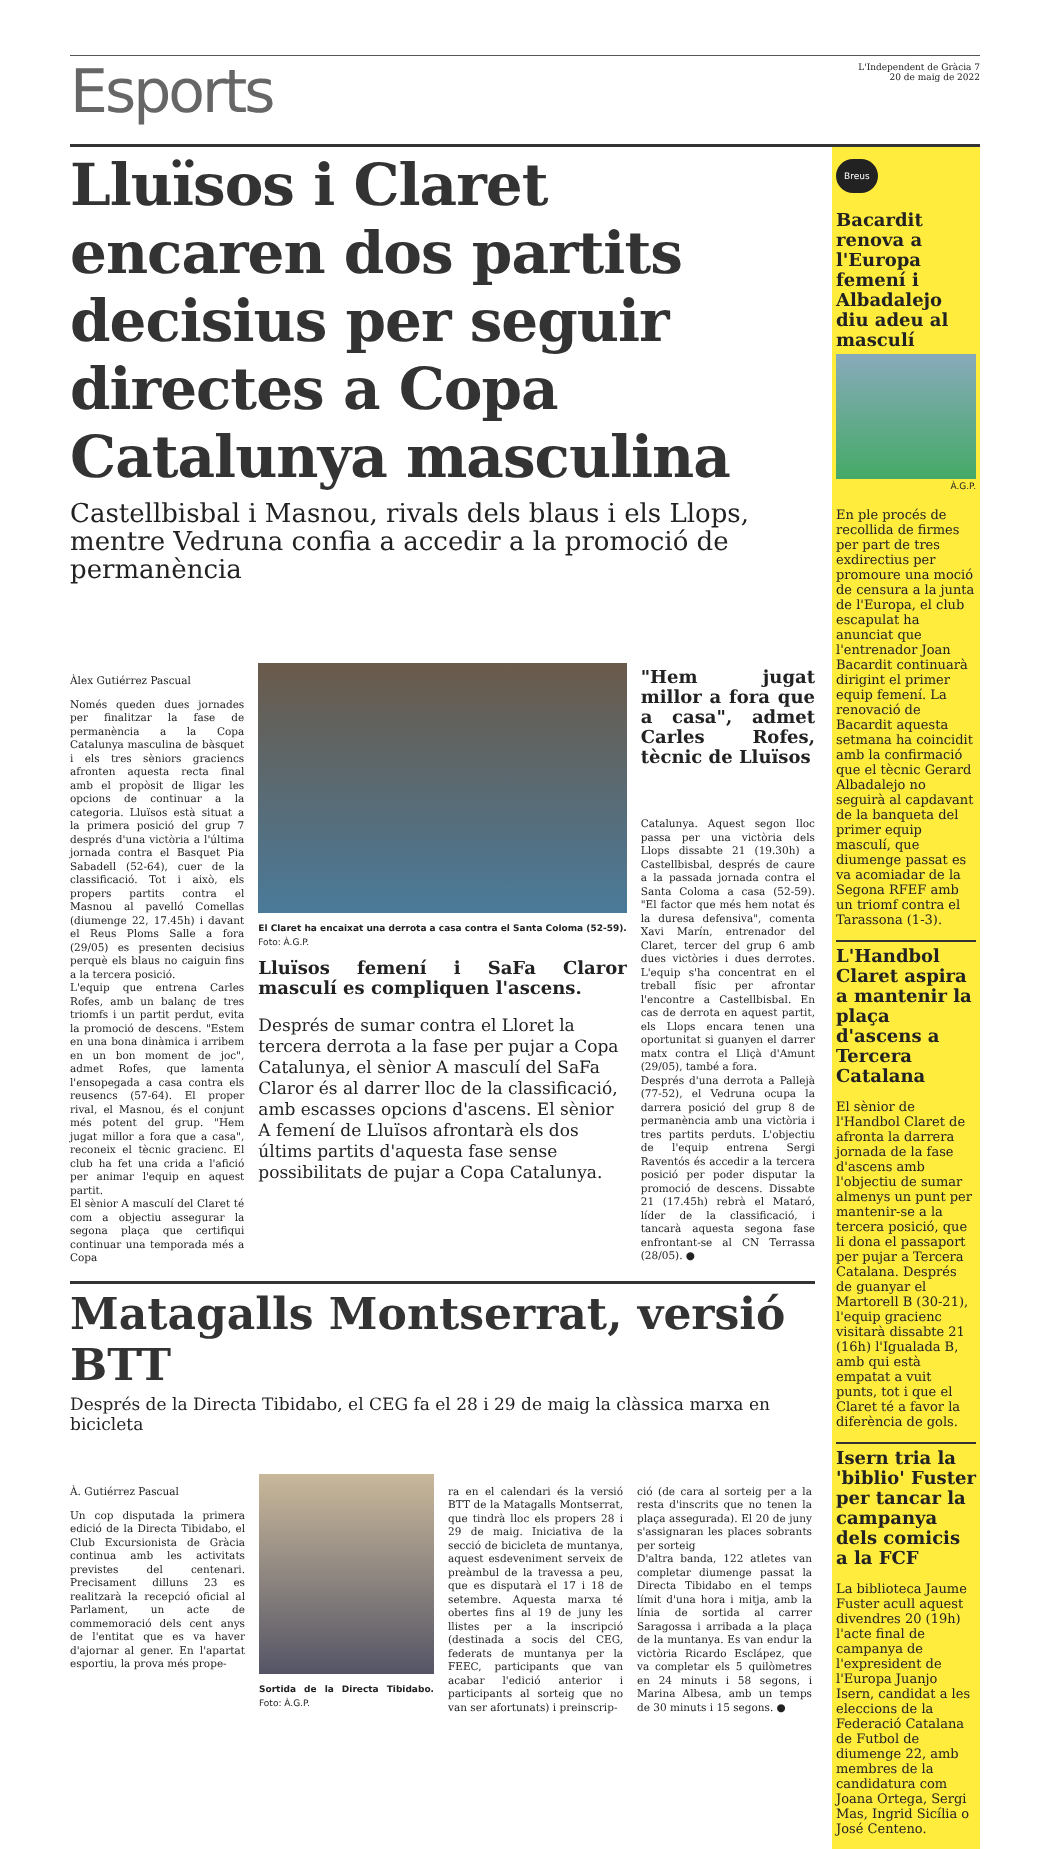Esports
L'Independent de Gràcia 7
20 de maig de 2022
Lluïsos i Claret encaren dos partits decisius per seguir directes a Copa Catalunya masculina
Castellbisbal i Masnou, rivals dels blaus i els Llops, mentre Vedruna confia a accedir a la promoció de permanència
Àlex Gutiérrez Pascual
Només queden dues jornades per finalitzar la fase de permanència a la Copa Catalunya masculina de bàsquet i els tres sèniors graciencs afronten aquesta recta final amb el propòsit de lligar les opcions de continuar a la categoria. Lluïsos està situat a la primera posició del grup 7 després d'una victòria a l'última jornada contra el Basquet Pia Sabadell (52-64), cuer de la classificació. Tot i això, els propers partits contra el Masnou al pavelló Comellas (diumenge 22, 17.45h) i davant el Reus Ploms Salle a fora (29/05) es presenten decisius perquè els blaus no caiguin fins a la tercera posició.
L'equip que entrena Carles Rofes, amb un balanç de tres triomfs i un partit perdut, evita la promoció de descens. "Estem en una bona dinàmica i arribem en un bon moment de joc", admet Rofes, que lamenta l'ensopegada a casa contra els reusencs (57-64). El proper rival, el Masnou, és el conjunt més potent del grup. "Hem jugat millor a fora que a casa", reconeix el tècnic gracienc. El club ha fet una crida a l'afició per animar l'equip en aquest partit.
El sènior A masculí del Claret té com a objectiu assegurar la segona plaça que certifiqui continuar una temporada més a Copa
El Claret ha encaixat una derrota a casa contra el Santa Coloma (52-59). Foto: À.G.P.
Lluïsos femení i SaFa Claror masculí es compliquen l'ascens.
Després de sumar contra el Lloret la tercera derrota a la fase per pujar a Copa Catalunya, el sènior A masculí del SaFa Claror és al darrer lloc de la classificació, amb escasses opcions d'ascens. El sènior A femení de Lluïsos afrontarà els dos últims partits d'aquesta fase sense possibilitats de pujar a Copa Catalunya.
"Hem jugat millor a fora que a casa", admet Carles Rofes, tècnic de Lluïsos
Catalunya. Aquest segon lloc passa per una victòria dels Llops dissabte 21 (19.30h) a Castellbisbal, després de caure a la passada jornada contra el Santa Coloma a casa (52-59). "El factor que més hem notat és la duresa defensiva", comenta Xavi Marín, entrenador del Claret, tercer del grup 6 amb dues victòries i dues derrotes. L'equip s'ha concentrat en el treball físic per afrontar l'encontre a Castellbisbal. En cas de derrota en aquest partit, els Llops encara tenen una oportunitat si guanyen el darrer matx contra el Lliçà d'Amunt (29/05), també a fora.
Després d'una derrota a Pallejà (77-52), el Vedruna ocupa la darrera posició del grup 8 de permanència amb una victòria i tres partits perduts. L'objectiu de l'equip entrena Sergi Raventós és accedir a la tercera posició per poder disputar la promoció de descens. Dissabte 21 (17.45h) rebrà el Mataró, líder de la classificació, i tancarà aquesta segona fase enfrontant-se al CN Terrassa (28/05). ●
Matagalls Montserrat, versió BTT
Després de la Directa Tibidabo, el CEG fa el 28 i 29 de maig la clàssica marxa en bicicleta
À. Gutiérrez Pascual
Un cop disputada la primera edició de la Directa Tibidabo, el Club Excursionista de Gràcia continua amb les activitats previstes del centenari. Precisament dilluns 23 es realitzarà la recepció oficial al Parlament, un acte de commemoració dels cent anys de l'entitat que es va haver d'ajornar al gener. En l'apartat esportiu, la prova més prope-
Sortida de la Directa Tibidabo. Foto: À.G.P.
ra en el calendari és la versió BTT de la Matagalls Montserrat, que tindrà lloc els propers 28 i 29 de maig. Iniciativa de la secció de bicicleta de muntanya, aquest esdeveniment serveix de preàmbul de la travessa a peu, que es disputarà el 17 i 18 de setembre. Aquesta marxa té obertes fins al 19 de juny les llistes per a la inscripció (destinada a socis del CEG, federats de muntanya per la FEEC, participants que van acabar l'edició anterior i participants al sorteig que no van ser afortunats) i preinscrip-
ció (de cara al sorteig per a la resta d'inscrits que no tenen la plaça assegurada). El 20 de juny s'assignaran les places sobrants per sorteig
D'altra banda, 122 atletes van completar diumenge passat la Directa Tibidabo en el temps límit d'una hora i mitja, amb la línia de sortida al carrer Saragossa i arribada a la plaça de la muntanya. Es van endur la victòria Ricardo Esclápez, que va completar els 5 quilòmetres en 24 minuts i 58 segons, i Marina Albesa, amb un temps de 30 minuts i 15 segons. ●
Breus
Bacardit renova a l'Europa femení i Albadalejo diu adeu al masculí
À.G.P.
En ple procés de recollida de firmes per part de tres exdirectius per promoure una moció de censura a la junta de l'Europa, el club escapulat ha anunciat que l'entrenador Joan Bacardit continuarà dirigint el primer equip femení. La renovació de Bacardit aquesta setmana ha coincidit amb la confirmació que el tècnic Gerard Albadalejo no seguirà al capdavant de la banqueta del primer equip masculí, que diumenge passat es va acomiadar de la Segona RFEF amb un triomf contra el Tarassona (1-3).
L'Handbol Claret aspira a mantenir la plaça d'ascens a Tercera Catalana
El sènior de l'Handbol Claret de afronta la darrera jornada de la fase d'ascens amb l'objectiu de sumar almenys un punt per mantenir-se a la tercera posició, que li dona el passaport per pujar a Tercera Catalana. Després de guanyar el Martorell B (30-21), l'equip gracienc visitarà dissabte 21 (16h) l'Igualada B, amb qui està empatat a vuit punts, tot i que el Claret té a favor la diferència de gols.
Isern tria la 'biblio' Fuster per tancar la campanya dels comicis a la FCF
La biblioteca Jaume Fuster acull aquest divendres 20 (19h) l'acte final de campanya de l'expresident de l'Europa Juanjo Isern, candidat a les eleccions de la Federació Catalana de Futbol de diumenge 22, amb membres de la candidatura com Joana Ortega, Sergi Mas, Ingrid Sicília o José Centeno.